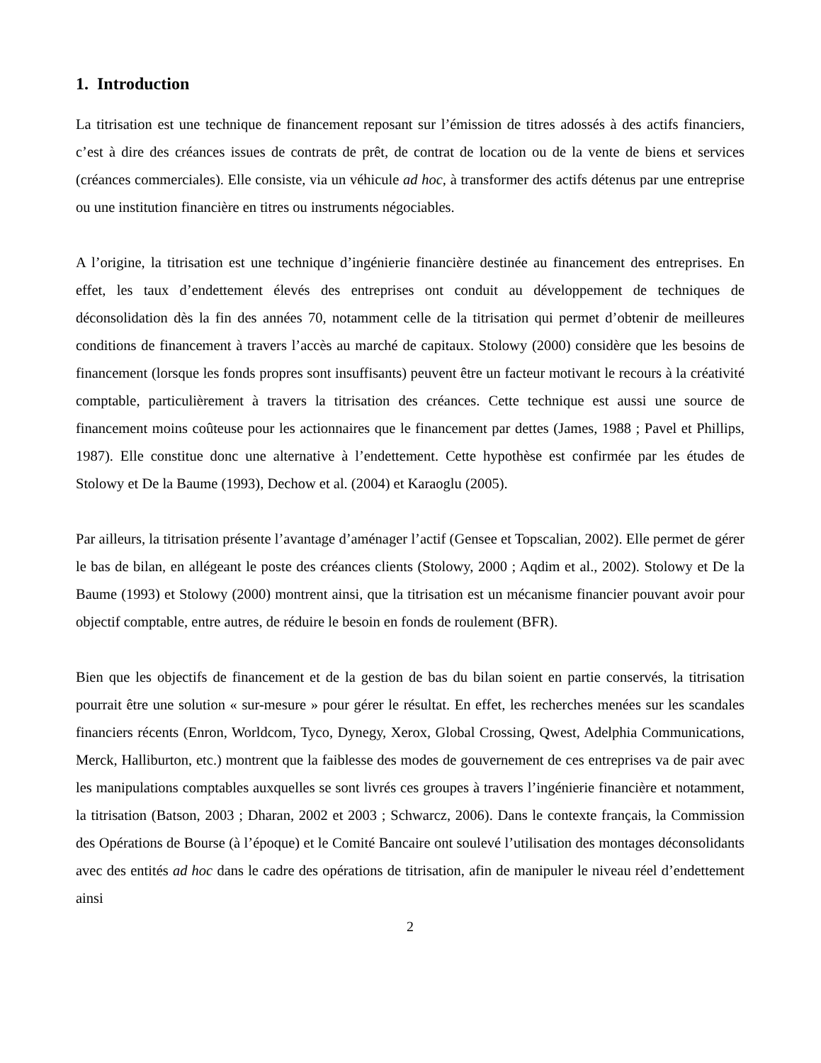1. Introduction
La titrisation est une technique de financement reposant sur l’émission de titres adossés à des actifs financiers, c’est à dire des créances issues de contrats de prêt, de contrat de location ou de la vente de biens et services (créances commerciales). Elle consiste, via un véhicule ad hoc, à transformer des actifs détenus par une entreprise ou une institution financière en titres ou instruments négociables.
A l’origine, la titrisation est une technique d’ingénierie financière destinée au financement des entreprises. En effet, les taux d’endettement élevés des entreprises ont conduit au développement de techniques de déconsolidation dès la fin des années 70, notamment celle de la titrisation qui permet d’obtenir de meilleures conditions de financement à travers l’accès au marché de capitaux. Stolowy (2000) considère que les besoins de financement (lorsque les fonds propres sont insuffisants) peuvent être un facteur motivant le recours à la créativité comptable, particulièrement à travers la titrisation des créances. Cette technique est aussi une source de financement moins coûteuse pour les actionnaires que le financement par dettes (James, 1988 ; Pavel et Phillips, 1987). Elle constitue donc une alternative à l’endettement. Cette hypothèse est confirmée par les études de Stolowy et De la Baume (1993), Dechow et al. (2004) et Karaoglu (2005).
Par ailleurs, la titrisation présente l’avantage d’aménager l’actif (Gensee et Topscalian, 2002). Elle permet de gérer le bas de bilan, en allégeant le poste des créances clients (Stolowy, 2000 ; Aqdim et al., 2002). Stolowy et De la Baume (1993) et Stolowy (2000) montrent ainsi, que la titrisation est un mécanisme financier pouvant avoir pour objectif comptable, entre autres, de réduire le besoin en fonds de roulement (BFR).
Bien que les objectifs de financement et de la gestion de bas du bilan soient en partie conservés, la titrisation pourrait être une solution « sur-mesure » pour gérer le résultat. En effet, les recherches menées sur les scandales financiers récents (Enron, Worldcom, Tyco, Dynegy, Xerox, Global Crossing, Qwest, Adelphia Communications, Merck, Halliburton, etc.) montrent que la faiblesse des modes de gouvernement de ces entreprises va de pair avec les manipulations comptables auxquelles se sont livrés ces groupes à travers l’ingénierie financière et notamment, la titrisation (Batson, 2003 ; Dharan, 2002 et 2003 ; Schwarcz, 2006). Dans le contexte français, la Commission des Opérations de Bourse (à l’époque) et le Comité Bancaire ont soulevé l’utilisation des montages déconsolidants avec des entités ad hoc dans le cadre des opérations de titrisation, afin de manipuler le niveau réel d’endettement ainsi
2